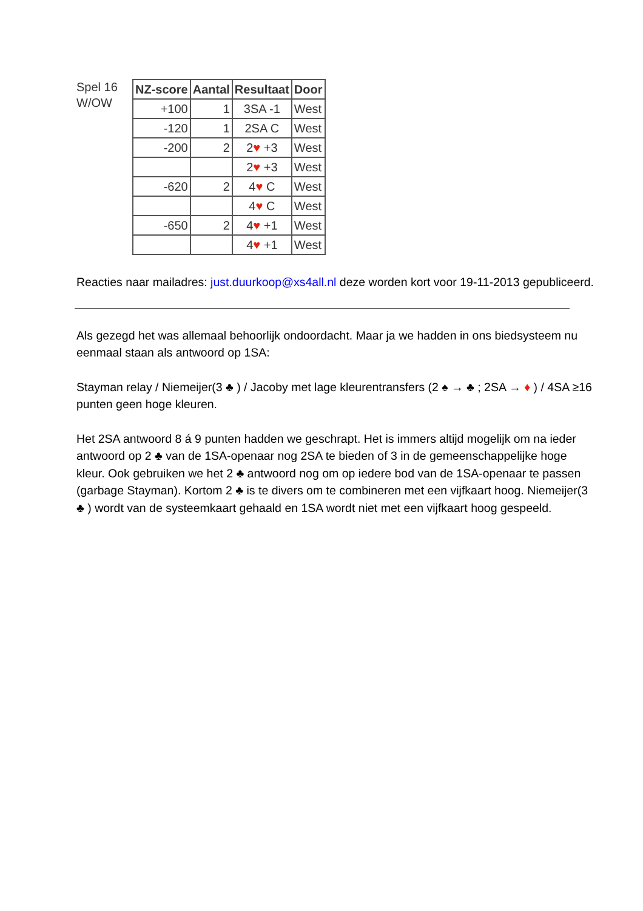Spel 16
W/OW
| NZ-score | Aantal | Resultaat | Door |
| --- | --- | --- | --- |
| +100 | 1 | 3SA -1 | West |
| -120 | 1 | 2SA C | West |
| -200 | 2 | 2 ♥ +3 | West |
| | | 2 ♥ +3 | West |
| -620 | 2 | 4 ♥ C | West |
| | | 4 ♥ C | West |
| -650 | 2 | 4 ♥ +1 | West |
| | | 4 ♥ +1 | West |
Reacties naar mailadres: just.duurkoop@xs4all.nl deze worden kort voor 19-11-2013 gepubliceerd.
Als gezegd het was allemaal behoorlijk ondoordacht. Maar ja we hadden in ons biedsysteem nu eenmaal staan als antwoord op 1SA:
Stayman relay / Niemeijer(3 ♣ ) / Jacoby met lage kleurentransfers (2 ♠ → ♣ ; 2SA → ♦ ) / 4SA ≥16 punten geen hoge kleuren.
Het 2SA antwoord 8 á 9 punten hadden we geschrapt. Het is immers altijd mogelijk om na ieder antwoord op 2 ♣ van de 1SA-openaar nog 2SA te bieden of 3 in de gemeenschappelijke hoge kleur. Ook gebruiken we het 2 ♣ antwoord nog om op iedere bod van de 1SA-openaar te passen (garbage Stayman). Kortom 2 ♣ is te divers om te combineren met een vijfkaart hoog. Niemeijer(3 ♣ ) wordt van de systeemkaart gehaald en 1SA wordt niet met een vijfkaart hoog gespeeld.